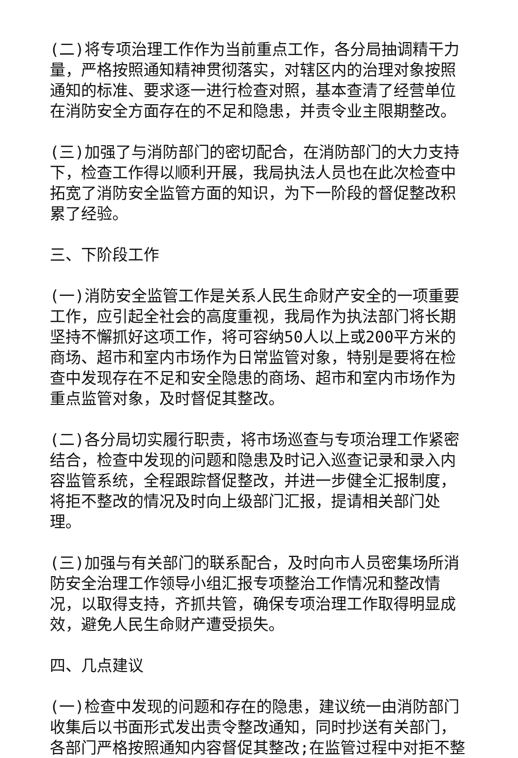(二)将专项治理工作作为当前重点工作，各分局抽调精干力量，严格按照通知精神贯彻落实，对辖区内的治理对象按照通知的标准、要求逐一进行检查对照，基本查清了经营单位在消防安全方面存在的不足和隐患，并责令业主限期整改。
(三)加强了与消防部门的密切配合，在消防部门的大力支持下，检查工作得以顺利开展，我局执法人员也在此次检查中拓宽了消防安全监管方面的知识，为下一阶段的督促整改积累了经验。
三、下阶段工作
(一)消防安全监管工作是关系人民生命财产安全的一项重要工作，应引起全社会的高度重视，我局作为执法部门将长期坚持不懈抓好这项工作，将可容纳50人以上或200平方米的商场、超市和室内市场作为日常监管对象，特别是要将在检查中发现存在不足和安全隐患的商场、超市和室内市场作为重点监管对象，及时督促其整改。
(二)各分局切实履行职责，将市场巡查与专项治理工作紧密结合，检查中发现的问题和隐患及时记入巡查记录和录入内容监管系统，全程跟踪督促整改，并进一步健全汇报制度，将拒不整改的情况及时向上级部门汇报，提请相关部门处理。
(三)加强与有关部门的联系配合，及时向市人员密集场所消防安全治理工作领导小组汇报专项整治工作情况和整改情况，以取得支持，齐抓共管，确保专项治理工作取得明显成效，避免人民生命财产遭受损失。
四、几点建议
(一)检查中发现的问题和存在的隐患，建议统一由消防部门收集后以书面形式发出责令整改通知，同时抄送有关部门，各部门严格按照通知内容督促其整改;在监管过程中对拒不整